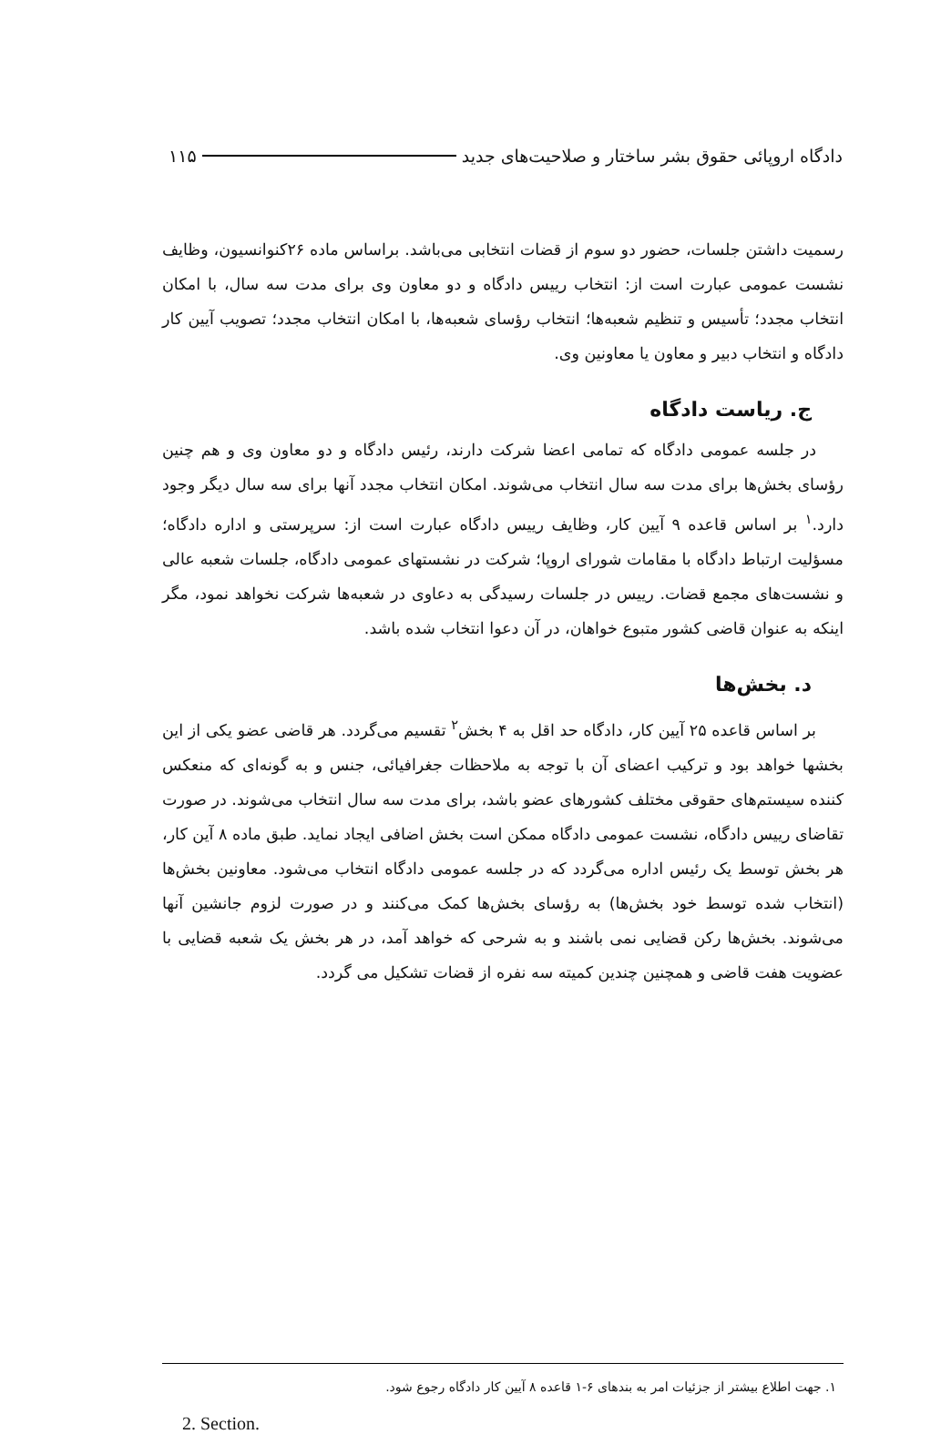دادگاه اروپائی حقوق بشر ساختار و صلاحیت‌های جدید ۱۱۵
رسمیت داشتن جلسات، حضور دو سوم از قضات انتخابی می‌باشد. براساس ماده ۲۶کنوانسیون، وظایف نشست عمومی عبارت است از: انتخاب رییس دادگاه و دو معاون وی برای مدت سه سال، با امکان انتخاب مجدد؛ تأسیس و تنظیم شعبه‌ها؛ انتخاب رؤسای شعبه‌ها، با امکان انتخاب مجدد؛ تصویب آیین کار دادگاه و انتخاب دبیر و معاون یا معاونین وی.
ج. ریاست دادگاه
در جلسه عمومی دادگاه که تمامی اعضا شرکت دارند، رئیس دادگاه و دو معاون وی و هم چنین رؤسای بخش‌ها برای مدت سه سال انتخاب می‌شوند. امکان انتخاب مجدد آنها برای سه سال دیگر وجود دارد.<sup>۱</sup> بر اساس قاعده ۹ آیین کار، وظایف رییس دادگاه عبارت است از: سرپرستی و اداره دادگاه؛ مسؤلیت ارتباط دادگاه با مقامات شورای اروپا؛ شرکت در نشستهای عمومی دادگاه، جلسات شعبه عالی و نشست‌های مجمع قضات. رییس در جلسات رسیدگی به دعاوی در شعبه‌ها شرکت نخواهد نمود، مگر اینکه به عنوان قاضی کشور متبوع خواهان، در آن دعوا انتخاب شده باشد.
د. بخش‌ها
بر اساس قاعده ۲۵ آیین کار، دادگاه حد اقل به ۴ بخش<sup>۲</sup> تقسیم می‌گردد. هر قاضی عضو یکی از این بخشها خواهد بود و ترکیب اعضای آن با توجه به ملاحظات جغرافیائی، جنس و به گونه‌ای که منعکس کننده سیستم‌های حقوقی مختلف کشورهای عضو باشد، برای مدت سه سال انتخاب می‌شوند. در صورت تقاضای رییس دادگاه، نشست عمومی دادگاه ممکن است بخش اضافی ایجاد نماید. طبق ماده ۸ آین کار، هر بخش توسط یک رئیس اداره می‌گردد که در جلسه عمومی دادگاه انتخاب می‌شود. معاونین بخش‌ها (انتخاب شده توسط خود بخش‌ها) به رؤسای بخش‌ها کمک می‌کنند و در صورت لزوم جانشین آنها می‌شوند. بخش‌ها رکن قضایی نمی باشند و به شرحی که خواهد آمد، در هر بخش یک شعبه قضایی با عضویت هفت قاضی و همچنین چندین کمیته سه نفره از قضات تشکیل می گردد.
۱. جهت اطلاع بیشتر از جزئیات امر به بندهای ۶-۱ قاعده ۸ آیین کار دادگاه رجوع شود.
2. Section.